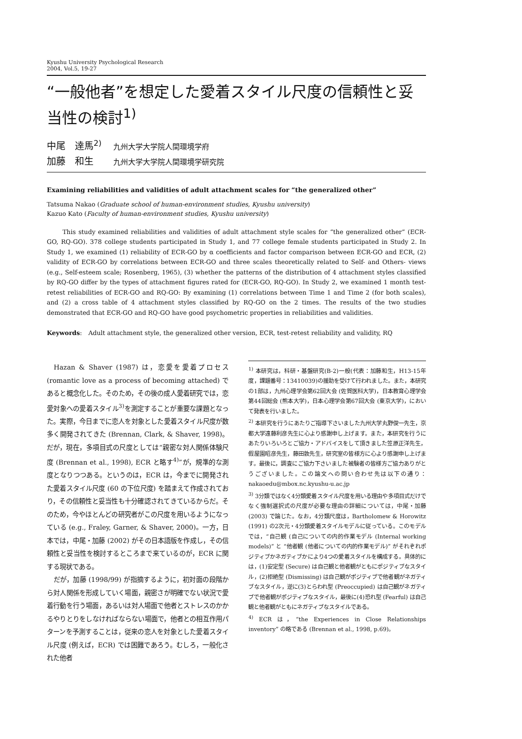Kyushu University Psychological Research
2004, Vol.5, 19-27
“一般他者”を想定した愛着スタイル尺度の信頼性と妥当性の検討<sup>1)</sup>
中尾　達馬<sup>2)</sup> 九州大学大学院人間環境学府
加藤　和生 九州大学大学院人間環境学研究院
Examining reliabilities and validities of adult attachment scales for “the generalized other”
Tatsuma Nakao (Graduate school of human-environment studies, Kyushu university)
Kazuo Kato (Faculty of human-environment studies, Kyushu university)
This study examined reliabilities and validities of adult attachment style scales for “the generalized other” (ECR-GO, RQ-GO). 378 college students participated in Study 1, and 77 college female students participated in Study 2. In Study 1, we examined (1) reliability of ECR-GO by α coefficients and factor comparison between ECR-GO and ECR, (2) validity of ECR-GO by correlations between ECR-GO and three scales theoretically related to Self- and Others- views (e.g., Self-esteem scale; Rosenberg, 1965), (3) whether the patterns of the distribution of 4 attachment styles classified by RQ-GO differ by the types of attachment figures rated for (ECR-GO, RQ-GO). In Study 2, we examined 1 month test-retest reliabilities of ECR-GO and RQ-GO: By examining (1) correlations between Time 1 and Time 2 (for both scales), and (2) a cross table of 4 attachment styles classified by RQ-GO on the 2 times. The results of the two studies demonstrated that ECR-GO and RQ-GO have good psychometric properties in reliabilities and validities.
Keywords:　Adult attachment style, the generalized other version, ECR, test-retest reliability and validity, RQ
Hazan & Shaver (1987) は，恋愛を愛着プロセス (romantic love as a process of becoming attached) であると概念化した。そのため，その後の成人愛着研究では，恋愛対象への愛着スタイル<sup>3)</sup>を測定することが重要な課題となった。実際，今日までに恋人を対象とした愛着スタイル尺度が数多く開発されてきた (Brennan, Clark, & Shaver, 1998)。だが，現在，多項目式の尺度としては“親密な対人関係体験尺度 (Brennan et al., 1998), ECR と略す<sup>4)</sup>”が，規準的な測度となりつつある。というのは，ECR は，今までに開発された愛着スタイル尺度 (60 の下位尺度) を踏まえて作成されており，その信頼性と妥当性も十分確認されてきているからだ。そのため，今やほとんどの研究者がこの尺度を用いるようになっている (e.g., Fraley, Garner, & Shaver, 2000)。一方，日本では，中尾・加藤 (2002) がその日本語版を作成し，その信頼性と妥当性を検討するところまで来ているのが，ECR に関する現状である。
だが，加藤 (1998/99) が指摘するように，初対面の段階から対人関係を形成していく場面，親密さが明確でない状況で愛着行動を行う場面，あるいは対人場面で他者とストレスのかかるやりとりをしなければならない場面で，他者との相互作用パターンを予測することは，従来の恋人を対象とした愛着スタイル尺度 (例えば，ECR) では困難であろう。むしろ，一般化された他者
<sup>1)</sup> 本研究は，科研・基盤研究(B-2)一般(代表：加藤和生，H13-15年度，課題番号：13410039)の援助を受けて行われました。また，本研究の1部は，九州心理学会第62回大会 (佐賀医科大学)，日本教育心理学会第44回総会 (熊本大学)，日本心理学会第67回大会 (東京大学)，において発表を行いました。
<sup>2)</sup> 本研究を行うにあたりご指導下さいました九州大学丸野俊一先生，京都大学遠藤利彦先生に心より感謝申し上げます。また，本研究を行うにあたりいろいろとご協力・アドバイスをして頂きました笠原正洋先生，假屋園昭彦先生，藤田敦先生，研究室の皆様方に心より感謝申し上げます。最後に，調査にご協力下さいました被験者の皆様方ご協力ありがとうございました。この論文への問い合わせ先は以下の通り：nakaoedu@mbox.nc.kyushu-u.ac.jp
<sup>3)</sup> 3分類ではなく4分類愛着スタイル尺度を用いる理由や多項目式だけでなく強制選択式の尺度が必要な理由の詳細については，中尾・加藤 (2003) で論じた。なお，4分類尺度は，Bartholomew & Horowitz (1991) の2次元・4分類愛着スタイルモデルに従っている。このモデルでは，“自己観 (自己についての内的作業モデル (Internal working models)” と “他者観 (他者についての内的作業モデル)” がそれぞれポジティブかネガティブかにより4つの愛着スタイルを構成する。具体的には，(1)安定型 (Secure) は自己観と他者観がともにポジティブなスタイル，(2)拒絶型 (Dismissing) は自己観がポジティブで他者観がネガティブなスタイル，逆に(3)とらわれ型 (Preoccupied) は自己観がネガティブで他者観がポジティブなスタイル，最後に(4)恐れ型 (Fearful) は自己観と他者観がともにネガティブなスタイルである。
<sup>4)</sup> ECR は，“the Experiences in Close Relationships inventory” の略である (Brennan et al., 1998, p.69)。